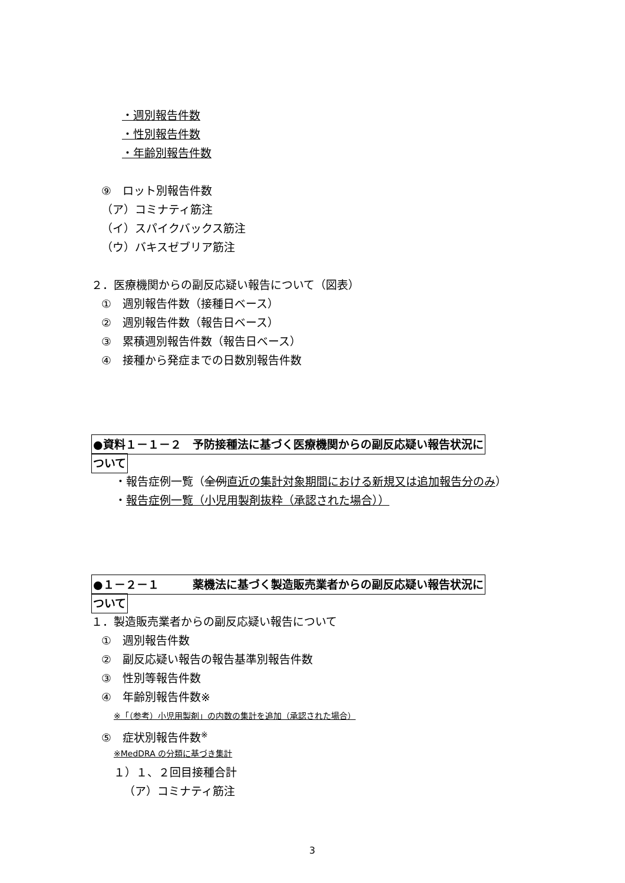・週別報告件数
・性別報告件数
・年齢別報告件数
⑨　ロット別報告件数
（ア）コミナティ筋注
（イ）スパイクバックス筋注
（ウ）バキスゼブリア筋注
２．医療機関からの副反応疑い報告について（図表）
①　週別報告件数（接種日ベース）
②　週別報告件数（報告日ベース）
③　累積週別報告件数（報告日ベース）
④　接種から発症までの日数別報告件数
●資料１－１－２　予防接種法に基づく医療機関からの副反応疑い報告状況に
ついて
・報告症例一覧（全例直近の集計対象期間における新規又は追加報告分のみ）
・報告症例一覧（小児用製剤抜粋（承認された場合））
●１－２－１　　　薬機法に基づく製造販売業者からの副反応疑い報告状況に
ついて
１．製造販売業者からの副反応疑い報告について
①　週別報告件数
②　副反応疑い報告の報告基準別報告件数
③　性別等報告件数
④　年齢別報告件数※
※「（参考）小児用製剤」の内数の集計を追加（承認された場合）
⑤　症状別報告件数<sup>※</sup>
※MedDRA の分類に基づき集計
１）１、２回目接種合計
（ア）コミナティ筋注
3